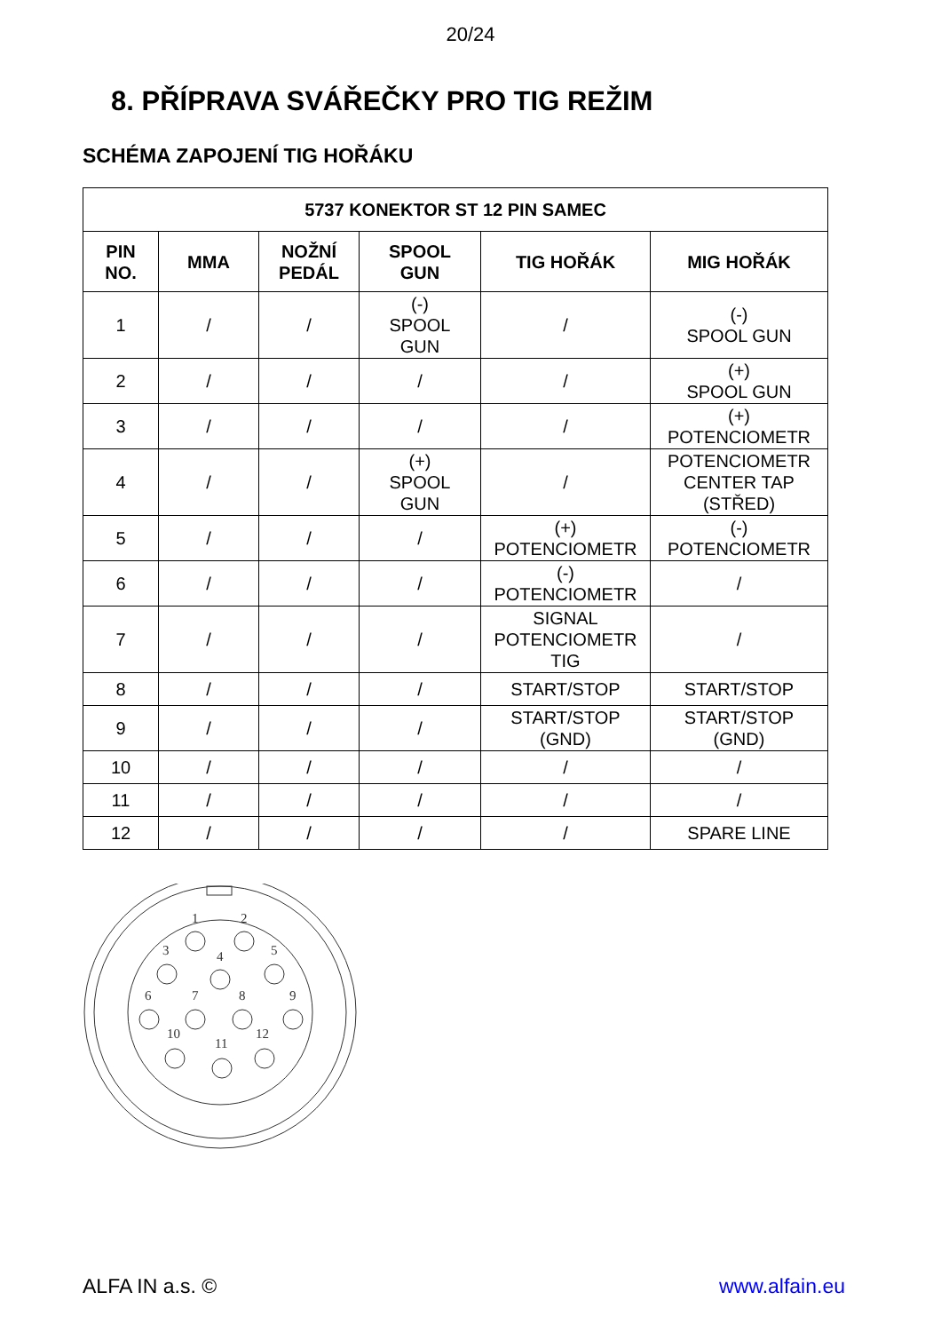20/24
8. PŘÍPRAVA SVÁŘEČKY PRO TIG REŽIM
SCHÉMA ZAPOJENÍ TIG HOŘÁKU
| 5737 KONEKTOR ST 12 PIN SAMEC | | | | | |
| --- | --- | --- | --- | --- | --- |
| PIN NO. | MMA | NOŽNÍ PEDÁL | SPOOL GUN | TIG HOŘÁK | MIG HOŘÁK |
| 1 | / | / | (-) SPOOL GUN | / | (-) SPOOL GUN |
| 2 | / | / | / | / | (+) SPOOL GUN |
| 3 | / | / | / | / | (+) POTENCIOMETR |
| 4 | / | / | (+) SPOOL GUN | / | POTENCIOMETR CENTER TAP (STŘED) |
| 5 | / | / | / | (+) POTENCIOMETR | (-) POTENCIOMETR |
| 6 | / | / | / | (-) POTENCIOMETR | / |
| 7 | / | / | / | SIGNAL POTENCIOMETR TIG | / |
| 8 | / | / | / | START/STOP | START/STOP |
| 9 | / | / | / | START/STOP (GND) | START/STOP (GND) |
| 10 | / | / | / | / | / |
| 11 | / | / | / | / | / |
| 12 | / | / | / | / | SPARE LINE |
1
2
3
4
5
6
7
8
9
10
11
12
ALFA IN a.s. © www.alfain.eu